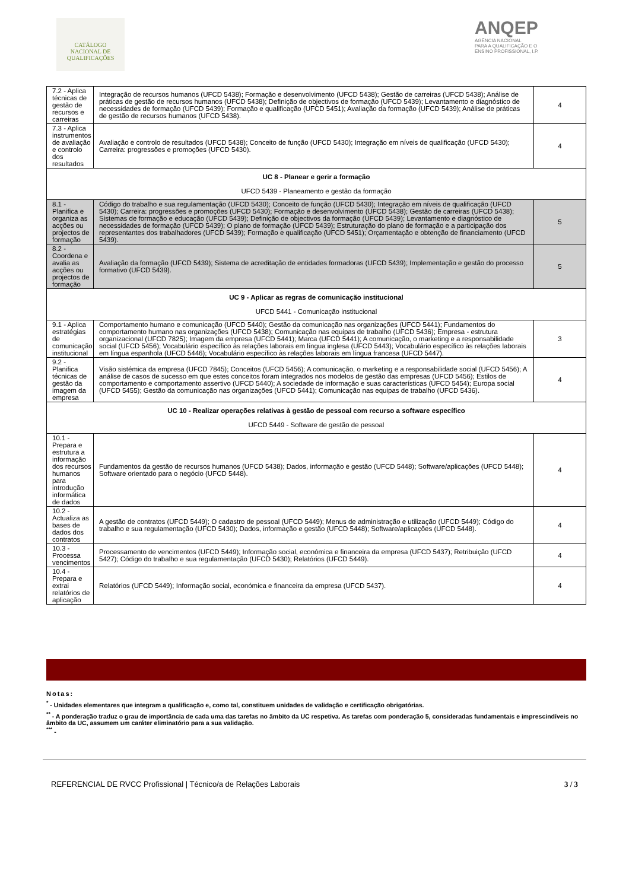CATÁLOGO
NACIONAL DE
QUALIFICAÇÕES
ANQEP
AGÊNCIA NACIONAL
PARA A QUALIFICAÇÃO E O
ENSINO PROFISSIONAL, I.P.
| 7.2 - Aplica técnicas de gestão de recursos e carreiras | Integração de recursos humanos (UFCD 5438); Formação e desenvolvimento (UFCD 5438); Gestão de carreiras (UFCD 5438); Análise de práticas de gestão de recursos humanos (UFCD 5438); Definição de objectivos de formação (UFCD 5439); Levantamento e diagnóstico de necessidades de formação (UFCD 5439); Formação e qualificação (UFCD 5451); Avaliação da formação (UFCD 5439); Análise de práticas de gestão de recursos humanos (UFCD 5438). | 4 |
| 7.3 - Aplica instrumentos de avaliação e controlo dos resultados | Avaliação e controlo de resultados (UFCD 5438); Conceito de função (UFCD 5430); Integração em níveis de qualificação (UFCD 5430); Carreira: progressões e promoções (UFCD 5430). | 4 |
| UC 8 - Planear e gerir a formação UFCD 5439 - Planeamento e gestão da formação | | |
| 8.1 - Planifica e organiza as acções ou projectos de formação | Código do trabalho e sua regulamentação (UFCD 5430); Conceito de função (UFCD 5430); Integração em níveis de qualificação (UFCD 5430); Carreira: progressões e promoções (UFCD 5430); Formação e desenvolvimento (UFCD 5438); Gestão de carreiras (UFCD 5438); Sistemas de formação e educação (UFCD 5439); Definição de objectivos da formação (UFCD 5439); Levantamento e diagnóstico de necessidades de formação (UFCD 5439); O plano de formação (UFCD 5439); Estruturação do plano de formação e a participação dos representantes dos trabalhadores (UFCD 5439); Formação e qualificação (UFCD 5451); Orçamentação e obtenção de financiamento (UFCD 5439). | 5 |
| 8.2 - Coordena e avalia as acções ou projectos de formação | Avaliação da formação (UFCD 5439); Sistema de acreditação de entidades formadoras (UFCD 5439); Implementação e gestão do processo formativo (UFCD 5439). | 5 |
| UC 9 - Aplicar as regras de comunicação institucional UFCD 5441 - Comunicação institucional | | |
| 9.1 - Aplica estratégias de comunicação institucional | Comportamento humano e comunicação (UFCD 5440); Gestão da comunicação nas organizações (UFCD 5441); Fundamentos do comportamento humano nas organizações (UFCD 5438); Comunicação nas equipas de trabalho (UFCD 5436); Empresa - estrutura organizacional (UFCD 7825); Imagem da empresa (UFCD 5441); Marca (UFCD 5441); A comunicação, o marketing e a responsabilidade social (UFCD 5456); Vocabulário específico às relações laborais em língua inglesa (UFCD 5443); Vocabulário específico às relações laborais em língua espanhola (UFCD 5446); Vocabulário específico às relações laborais em língua francesa (UFCD 5447). | 3 |
| 9.2 - Planifica técnicas de gestão da imagem da empresa | Visão sistémica da empresa (UFCD 7845); Conceitos (UFCD 5456); A comunicação, o marketing e a responsabilidade social (UFCD 5456); A análise de casos de sucesso em que estes conceitos foram integrados nos modelos de gestão das empresas (UFCD 5456); Estilos de comportamento e comportamento assertivo (UFCD 5440); A sociedade de informação e suas características (UFCD 5454); Europa social (UFCD 5455); Gestão da comunicação nas organizações (UFCD 5441); Comunicação nas equipas de trabalho (UFCD 5436). | 4 |
| UC 10 - Realizar operações relativas à gestão de pessoal com recurso a software específico UFCD 5449 - Software de gestão de pessoal | | |
| 10.1 - Prepara e estrutura a informação dos recursos humanos para introdução informática de dados | Fundamentos da gestão de recursos humanos (UFCD 5438); Dados, informação e gestão (UFCD 5448); Software/aplicações (UFCD 5448); Software orientado para o negócio (UFCD 5448). | 4 |
| 10.2 - Actualiza as bases de dados dos contratos | A gestão de contratos (UFCD 5449); O cadastro de pessoal (UFCD 5449); Menus de administração e utilização (UFCD 5449); Código do trabalho e sua regulamentação (UFCD 5430); Dados, informação e gestão (UFCD 5448); Software/aplicações (UFCD 5448). | 4 |
| 10.3 - Processa vencimentos | Processamento de vencimentos (UFCD 5449); Informação social, económica e financeira da empresa (UFCD 5437); Retribuição (UFCD 5427); Código do trabalho e sua regulamentação (UFCD 5430); Relatórios (UFCD 5449). | 4 |
| 10.4 - Prepara e extrai relatórios de aplicação | Relatórios (UFCD 5449); Informação social, económica e financeira da empresa (UFCD 5437). | 4 |
Notas:
<sup>*</sup> - Unidades elementares que integram a qualificação e, como tal, constituem unidades de validação e certificação obrigatórias.
<sup>**</sup> - A ponderação traduz o grau de importância de cada uma das tarefas no âmbito da UC respetiva. As tarefas com ponderação 5, consideradas fundamentais e imprescindíveis no âmbito da UC, assumem um caráter eliminatório para a sua validação.
<sup>***</sup> -
REFERENCIAL DE RVCC Profissional | Técnico/a de Relações Laborais 3 / 3